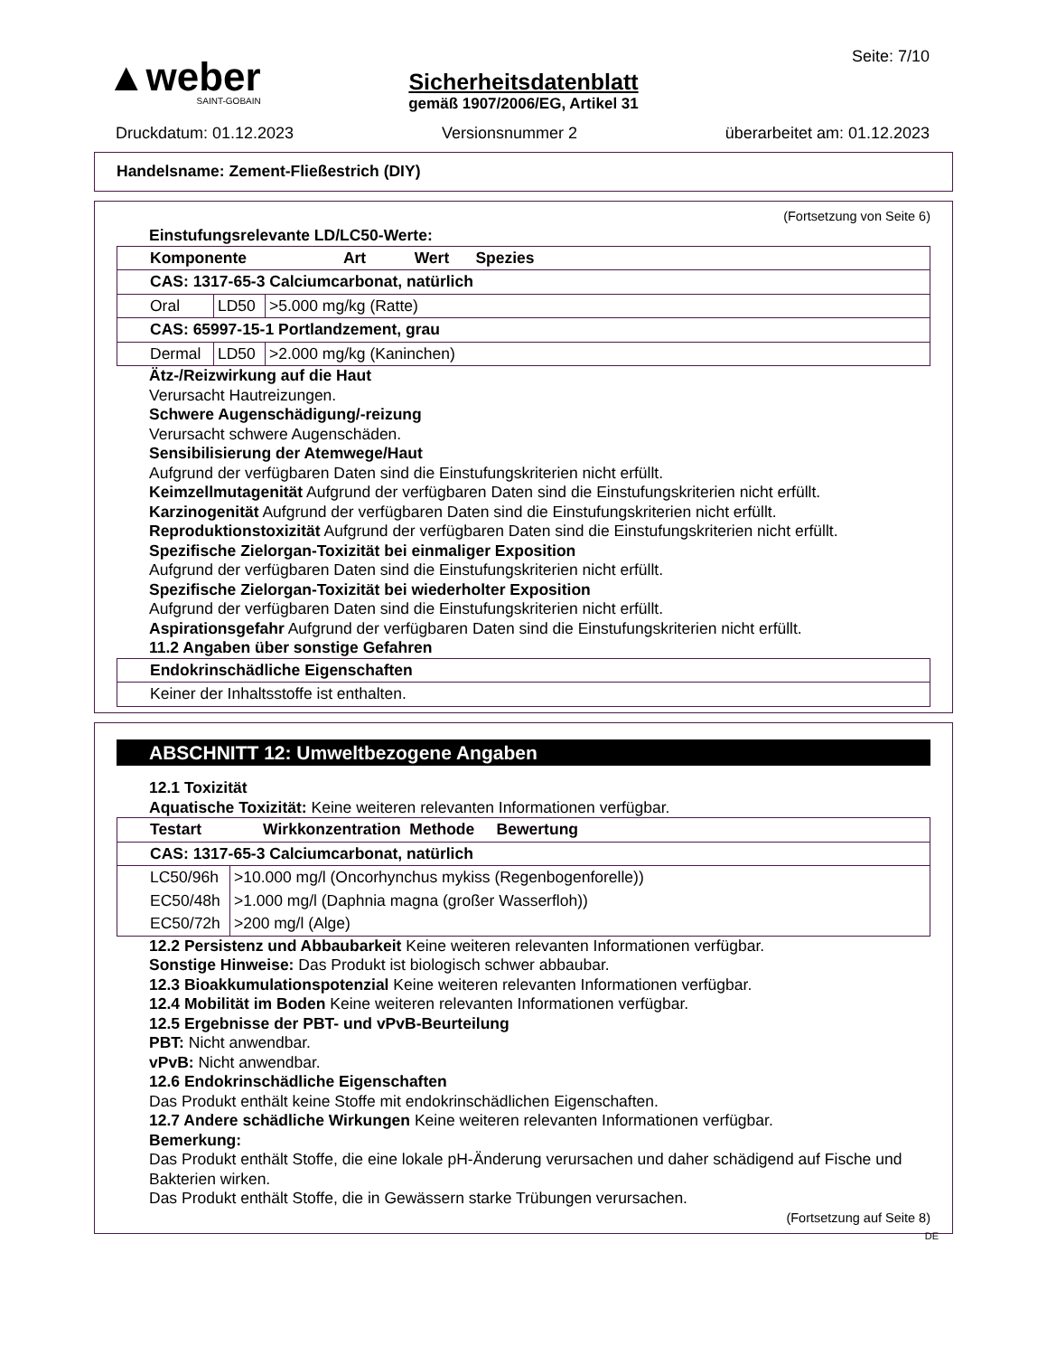▲weber
SAINT-GOBAIN
Seite: 7/10
Sicherheitsdatenblatt
gemäß 1907/2006/EG, Artikel 31
Druckdatum: 01.12.2023 Versionsnummer 2 überarbeitet am: 01.12.2023
Handelsname: Zement-Fließestrich (DIY)
(Fortsetzung von Seite 6)
Einstufungsrelevante LD/LC50-Werte:
| Komponente Art Wert Spezies | | |
| --- | --- | --- |
| CAS: 1317-65-3 Calciumcarbonat, natürlich | | |
| Oral | LD50 | >5.000 mg/kg (Ratte) |
| CAS: 65997-15-1 Portlandzement, grau | | |
| Dermal | LD50 | >2.000 mg/kg (Kaninchen) |
Ätz-/Reizwirkung auf die Haut
Verursacht Hautreizungen.
Schwere Augenschädigung/-reizung
Verursacht schwere Augenschäden.
Sensibilisierung der Atemwege/Haut
Aufgrund der verfügbaren Daten sind die Einstufungskriterien nicht erfüllt.
Keimzellmutagenität Aufgrund der verfügbaren Daten sind die Einstufungskriterien nicht erfüllt.
Karzinogenität Aufgrund der verfügbaren Daten sind die Einstufungskriterien nicht erfüllt.
Reproduktionstoxizität Aufgrund der verfügbaren Daten sind die Einstufungskriterien nicht erfüllt.
Spezifische Zielorgan-Toxizität bei einmaliger Exposition
Aufgrund der verfügbaren Daten sind die Einstufungskriterien nicht erfüllt.
Spezifische Zielorgan-Toxizität bei wiederholter Exposition
Aufgrund der verfügbaren Daten sind die Einstufungskriterien nicht erfüllt.
Aspirationsgefahr Aufgrund der verfügbaren Daten sind die Einstufungskriterien nicht erfüllt.
11.2 Angaben über sonstige Gefahren
| Endokrinschädliche Eigenschaften |
| --- |
| Keiner der Inhaltsstoffe ist enthalten. |
ABSCHNITT 12: Umweltbezogene Angaben
12.1 Toxizität
Aquatische Toxizität: Keine weiteren relevanten Informationen verfügbar.
| Testart Wirkkonzentration Methode Bewertung | |
| --- | --- |
| CAS: 1317-65-3 Calciumcarbonat, natürlich | |
| LC50/96h | >10.000 mg/l (Oncorhynchus mykiss (Regenbogenforelle)) |
| EC50/48h | >1.000 mg/l (Daphnia magna (großer Wasserfloh)) |
| EC50/72h | >200 mg/l (Alge) |
12.2 Persistenz und Abbaubarkeit Keine weiteren relevanten Informationen verfügbar.
Sonstige Hinweise: Das Produkt ist biologisch schwer abbaubar.
12.3 Bioakkumulationspotenzial Keine weiteren relevanten Informationen verfügbar.
12.4 Mobilität im Boden Keine weiteren relevanten Informationen verfügbar.
12.5 Ergebnisse der PBT- und vPvB-Beurteilung
PBT: Nicht anwendbar.
vPvB: Nicht anwendbar.
12.6 Endokrinschädliche Eigenschaften
Das Produkt enthält keine Stoffe mit endokrinschädlichen Eigenschaften.
12.7 Andere schädliche Wirkungen Keine weiteren relevanten Informationen verfügbar.
Bemerkung:
Das Produkt enthält Stoffe, die eine lokale pH-Änderung verursachen und daher schädigend auf Fische und Bakterien wirken.
Das Produkt enthält Stoffe, die in Gewässern starke Trübungen verursachen.
(Fortsetzung auf Seite 8)
DE